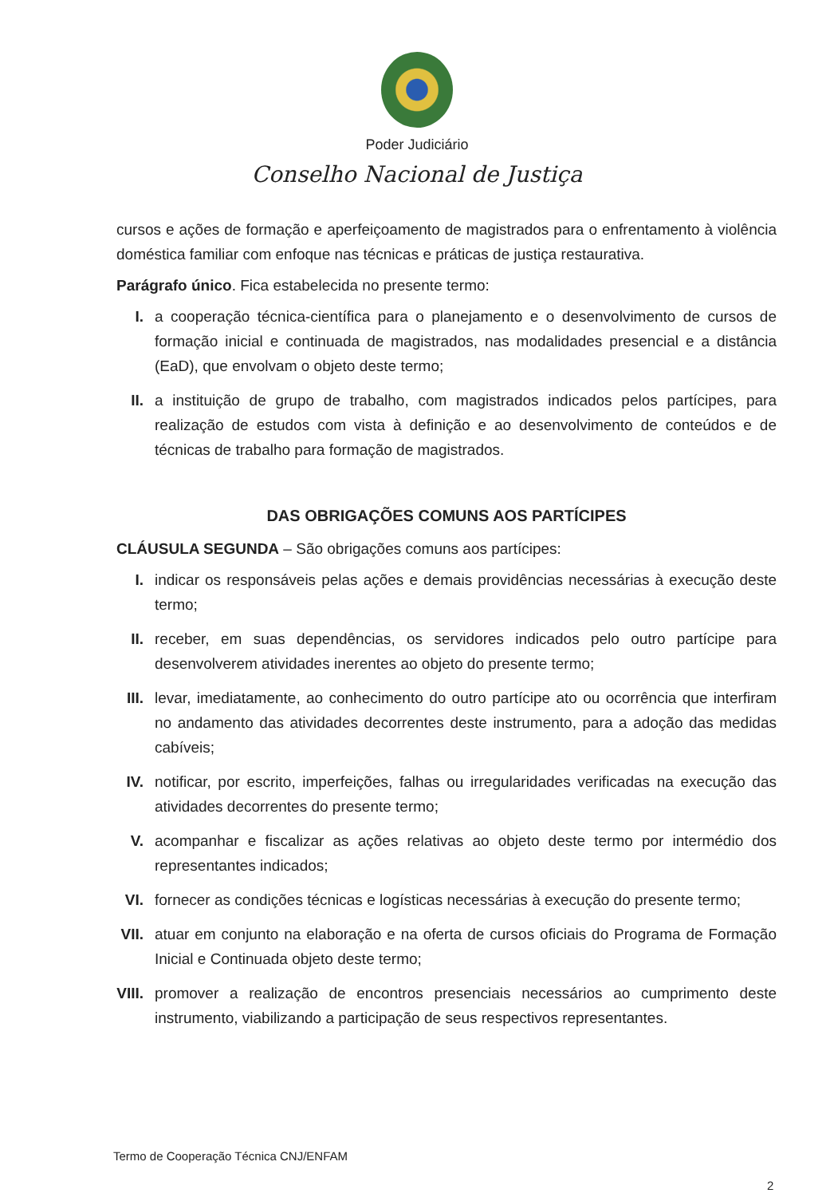Poder Judiciário
Conselho Nacional de Justiça
cursos e ações de formação e aperfeiçoamento de magistrados para o enfrentamento à violência doméstica familiar com enfoque nas técnicas e práticas de justiça restaurativa.
Parágrafo único. Fica estabelecida no presente termo:
I. a cooperação técnica-científica para o planejamento e o desenvolvimento de cursos de formação inicial e continuada de magistrados, nas modalidades presencial e a distância (EaD), que envolvam o objeto deste termo;
II. a instituição de grupo de trabalho, com magistrados indicados pelos partícipes, para realização de estudos com vista à definição e ao desenvolvimento de conteúdos e de técnicas de trabalho para formação de magistrados.
DAS OBRIGAÇÕES COMUNS AOS PARTÍCIPES
CLÁUSULA SEGUNDA – São obrigações comuns aos partícipes:
I. indicar os responsáveis pelas ações e demais providências necessárias à execução deste termo;
II. receber, em suas dependências, os servidores indicados pelo outro partícipe para desenvolverem atividades inerentes ao objeto do presente termo;
III. levar, imediatamente, ao conhecimento do outro partícipe ato ou ocorrência que interfiram no andamento das atividades decorrentes deste instrumento, para a adoção das medidas cabíveis;
IV. notificar, por escrito, imperfeições, falhas ou irregularidades verificadas na execução das atividades decorrentes do presente termo;
V. acompanhar e fiscalizar as ações relativas ao objeto deste termo por intermédio dos representantes indicados;
VI. fornecer as condições técnicas e logísticas necessárias à execução do presente termo;
VII. atuar em conjunto na elaboração e na oferta de cursos oficiais do Programa de Formação Inicial e Continuada objeto deste termo;
VIII.
promover a realização de encontros presenciais necessários ao cumprimento deste instrumento, viabilizando a participação de seus respectivos representantes.
Termo de Cooperação Técnica CNJ/ENFAM
2